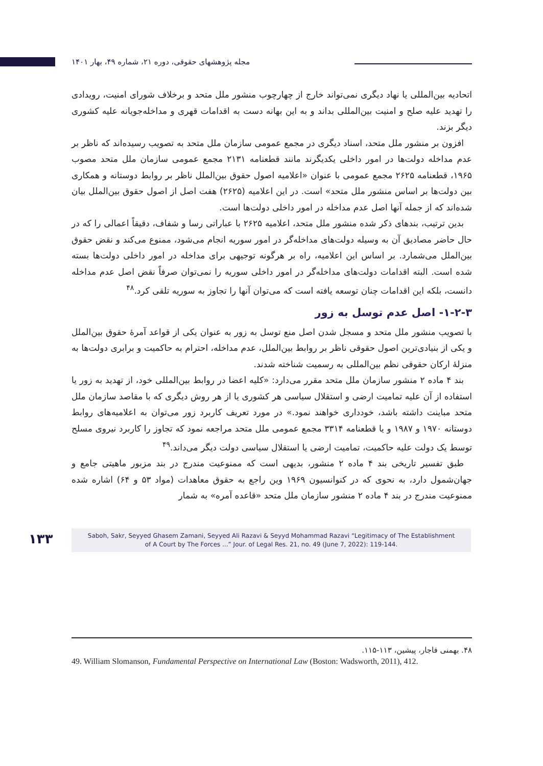مجله پژوهشهای حقوقی، دوره ۲۱، شماره ۴۹، بهار ۱۴۰۱
اتحادیه بین‌المللی یا نهاد دیگری نمی‌تواند خارج از چهارچوب منشور ملل متحد و برخلاف شورای امنیت، رویدادی را تهدید علیه صلح و امنیت بین‌المللی بداند و به این بهانه دست به اقدامات قهری و مداخله‌جویانه علیه کشوری دیگر بزند.
افزون بر منشور ملل متحد، اسناد دیگری در مجمع عمومی سازمان ملل متحد به تصویب رسیده‌اند که ناظر بر عدم مداخله دولت‌ها در امور داخلی یکدیگرند مانند قطعنامه ۲۱۳۱ مجمع عمومی سازمان ملل متحد مصوب ۱۹۶۵، قطعنامه ۲۶۲۵ مجمع عمومی با عنوان «اعلامیه اصول حقوق بین‌الملل ناظر بر روابط دوستانه و همکاری بین دولت‌ها بر اساس منشور ملل متحد» است. در این اعلامیه (۲۶۲۵) هفت اصل از اصول حقوق بین‌الملل بیان شده‌اند که از جمله آنها اصل عدم مداخله در امور داخلی دولت‌ها است.
بدین ترتیب، بندهای ذکر شده منشور ملل متحد، اعلامیه ۲۶۲۵ با عباراتی رسا و شفاف، دقیقاً اعمالی را که در حال حاضر مصادیق آن به وسیله دولت‌های مداخله‌گر در امور سوریه انجام می‌شود، ممنوع می‌کند و نقض حقوق بین‌الملل می‌شمارد. بر اساس این اعلامیه، راه بر هرگونه توجیهی برای مداخله در امور داخلی دولت‌ها بسته شده است. البته اقدامات دولت‌های مداخله‌گر در امور داخلی سوریه را نمی‌توان صرفاً نقض اصل عدم مداخله دانست، بلکه این اقدامات چنان توسعه یافته است که می‌توان آنها را تجاوز به سوریه تلقی کرد.<sup>۴۸</sup>
۱-۲-۳- اصل عدم توسل به زور
با تصویب منشور ملل متحد و مسجل شدن اصل منع توسل به زور به عنوان یکی از قواعد آمرهٔ حقوق بین‌الملل و یکی از بنیادی‌ترین اصول حقوقی ناظر بر روابط بین‌الملل، عدم مداخله، احترام به حاکمیت و برابری دولت‌ها به منزلهٔ ارکان حقوقی نظم بین‌المللی به رسمیت شناخته شدند.
بند ۴ ماده ۲ منشور سازمان ملل متحد مقرر می‌دارد: «کلیه اعضا در روابط بین‌المللی خود، از تهدید به زور یا استفاده از آن علیه تمامیت ارضی و استقلال سیاسی هر کشوری یا از هر روش دیگری که با مقاصد سازمان ملل متحد مباینت داشته باشد، خودداری خواهند نمود.» در مورد تعریف کاربرد زور می‌توان به اعلامیه‌های روابط دوستانه ۱۹۷۰ و ۱۹۸۷ و یا قطعنامه ۳۳۱۴ مجمع عمومی ملل متحد مراجعه نمود که تجاوز را کاربرد نیروی مسلح توسط یک دولت علیه حاکمیت، تمامیت ارضی یا استقلال سیاسی دولت دیگر می‌داند.<sup>۴۹</sup>
طبق تفسیر تاریخی بند ۴ ماده ۲ منشور، بدیهی است که ممنوعیت مندرج در بند مزبور ماهیتی جامع و جهان‌شمول دارد، به نحوی که در کنوانسیون ۱۹۶۹ وین راجع به حقوق معاهدات (مواد ۵۳ و ۶۴) اشاره شده ممنوعیت مندرج در بند ۴ ماده ۲ منشور سازمان ملل متحد «قاعده آمره» به شمار
۴۸. بهمنی قاجار، پیشین، ۱۱۳-۱۱۵.
49. William Slomanson, Fundamental Perspective on International Law (Boston: Wadsworth, 2011), 412.
۱۳۳
Saboh, Sakr, Seyyed Ghasem Zamani, Seyyed Ali Razavi & Seyyd Mohammad Razavi “Legitimacy of The Establishment
of A Court by The Forces ...” Jour. of Legal Res. 21, no. 49 (June 7, 2022): 119-144.